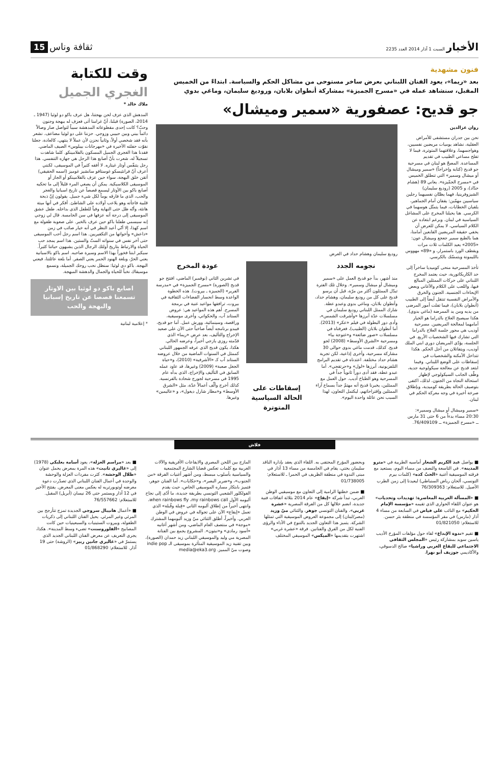الأخبار السبت 1 آذار 2014 العدد 2235
ثقافة وناس 15
فنون مشهدية
بعد «ريما»، يعود الفنان اللبناني بعرض ساخر مستوحى من مشاكل الحكم والسياسة. ابتداءً من الخميس المقبل، سنشاهد عمله في «مسرح الجميزة» بمشاركة أنطوان بلابان، وروديغ سليمان، وماغي بدوي
جو قديح: عصفورية «سمير وميشال»
روان عزالدين
نحن بين جدران مستشفى للأمراض العقلية، نشاهد يوميات مريضين نفسيين، وهواجسهما، وعلاقتهما المتوترة، فيما لا تفلح مساعي الطبيب في تقديم المساعدة. المصحّ هو لبنان في مسرحية جو قديح (كتابة وإخراجاً) «سمير وميشال أو ميشال وسمير» التي تنطلق الخميس في «مسرح الجمّيزة». يعاني 89 (هشام حدّاد)، و 2005 (روديغ سليمان) الشيزوفرينيا، فهما يظنّان نفسيهما رجلين سياسيين مهمّين: يقفان أمام الجماهير، يلقيان الخطابات، فيما يتمثّل هوسهما في الكرسي. هنا يحيلنا المخرج على المشاغل السياسية في لبنان. وبرغم ابتعاده عن الكلام السياسي، لا يمكن للعرض أن يخفي حقيقة المريضين القابعين أمامنا، هما بالطبع سمير جعجع وميشال عون: «2005» يعيد الكلمات ثلاث مرات ويقطف الورد باستمرار، و «89» مهووس بالليمونة ويتمسّك بالكرسي.
تأخذ المسرحية منحى كوميديا ساخراً إلى حد الكاريكاتورية، حيث يعتمد المخرج اللبناني على حركات الممثلين المبالغ فيها، واللعب على الكلام والأغاني وبعض الإيحاءات الجنسية. الجنون والخرق والأمراض النفسية تنتقل أيضاً إلى الطبيب (أنطوان بلابان)، فيما تفلت أمور المرضى من يديه ومن يد الممرضة (ماغي بدوي). هكذا سيصبح العلاج بالدراما هو الخيار أمامهما لمعالجة المريضين. مسرحية أوديب هي محور جلسة العلاج بالدراما التي تشارك فيها الشخصيات الأربع. في الجلسة، يؤدّي المريضان دوري ابني الملك أوديب، ويتقاتلان من أجل الحكم. هكذا تتداخل الأمكنة والشخصيات في إسقاطات على الوضع اللبناني. وفيما ابتعد قديح عن معالجة سيكولوجية جدية، وظّف الجانب السيكولوجي لإظهار استحالة النجاة من الجنون. لذلك، اكتفى بتوصيف الحالة بطريقة كوميدية، وبإطلاق صرخة أخيرة في وجه معركة الحكم في لبنان.
«سمير وميشال أو ميشال وسمير»: 20:30 مساء بدءاً من 6 حتى 31 مارس ــ «مسرح الجميزة» ــ 76/409109.
روديغ سليمان وهشام حداد في العرض
نجومه الجدد
منذ أشهر، بدأ جو قديح العمل على «سمير وميشال أو ميشال وسمير». وخلال تلك الفترة تبدّل الممثلون أكثر من مرّة، قبل أن يرسو قديح على كل من روديغ سليمان، وهشام حداد، وأنطوان بلابان، وماغي بدوي وعبدو عطة. شارك الممثل اللبناني روديغ سليمان في مسلسلات عدّة أبرزها «وأشرقت الشمس»، وأدى دور البطولة في فيلم «عكر» (2013). أما أنطوان بلابان (الطبيب)، فعرفناه في مسلسلات «صور ضائعة» و«غنوجة بيا» ومسرحية «الشرق الأوسط» (2008) لجو قديح. كذلك، قدمت ماغي بدوي حوالى 30 مشاركة مسرحية، وأخرى إذاعية، لكن تجربة هشام حداد مختلفة. اعتدناه في تقديم البرامج التلفزيونية، أبرزها «لول» و«حرتقجي». أما عبدو عطة، فقد أدى دوراً ثانوياً جداً في المسرحية وهو الطباخ أديب. حول العمل مع الممثلين، يخبرنا قديح أنه مهتمّ جداً بسماع آراء الممثلين وإقتراحاتهم، ليكتمل التعاون، لهذا السبب نحن عائلة واحدة اليوم».
إسقاطات على الحالة السياسية المتوترة
عودة المخرج
في تشرين الثاني (نوفمبر) الماضي، افتتح جو قديح (الصورة) «مسرح الجميزة» في «مدرسة الفرير» (الجميزة ـ بيروت). هذه الخطوة الواعدة وسط انحسار الفضاءات الثقافية في بيروت، ترافقها مواعيد غنية في برمجة المسرح. أهم هذه المواعيد هي: عروض الستاند آب، والحكواتي، وأخرى موسيقية، وراقصة، وسينمائية، وورش عمل. أما جو قديح، فيبدو برنامجه أيضاً صاخباً حتى الآن على صعيد الإخراج والتأليف، بعد عرض «ريما» الذي قدّمته روزي يازجي أخيراً، وعرضه الحالي. هكذا، يكون قديح الذي عرفه الجمهور اللبناني كممثل في السنوات الماضية من خلال عروضه الستاند آب كـ «الأشرفية» (2010)، و«حياة الجغل صعبة» (2009) وغيرها، قد عاود عمله السابق في التأليف والإخراج، الذي بدأه عام 1995 في مسرحية لجورج شحادة بالفرنسية. كذلك أخرج وألّف أعمالاً عدّة، مثل «الشرق الأوسط» و«مطار شارل ديغول»، و «عاليمين» وغيرها.
وقت للكتابة
الغجري الجميل
ملاك خالد *
المدهش الذي عزف لحن بهجتنا، هل عرف باكو دو لوثيا (1947 ـ 2014، الصورة) قبلنا، أنّ غرامنا أتى فعزف له ببهجة وجنون وحبّ؟ كانت إحدى مقطوعاته المدهشة سبباً لتواصل صار وصالاً دائماً بيني وبين حبيبي وزوجي. حزننا على دو لوثيا مضاعف. نشعر بأنه فقد شخصي أولاً، وثانياً نحزن لأن عملاً لا ينتهي، كالعادة، جعلنا نفوّت حفلته الأخيرة في «مهرجانات بيبلوس» الصيف الماضي. فقدنا هذا الغجري الجميل المسكون بالفلامينكو. كلما شاهدت تسجيلاً له، شعرت بأنّ أصابع هذا الرجل هي جهازه التنفسي. هذا رجل يتنفّس أوتار غيتاره. لا أفقه كثيراً في الموسيقى، لكنني أعرف أنّ فرانثيسكو غوستافو سانشيز غوميز (اسمه الحقيقي) أتقن خلق البهجة، سواء حين عزف بالفلامينكو أو الجاز أو الموسيقى الكلاسيكية. يمكن أن يصغي المرء قليلاً إلى ما تحكيه أصابع باكو بين الأوتار ليسمع قصصاً عن تاريخ اسبانيا والغجر والحب، الذي ما فارقه يوماً لكل شيء جميل. يقولون إنّ ذبحة قلبية فاجأته وهو يلاعب أولاده على الشاطئ. أفكر في أنها ميتة هانئة، وأنّه ظل حتى النهاية وفياً للطفل الذي بداخله. طفل عشق الموسيقى إلى درجة أنه عزفها في سن الخامسة. قال لي زوجي إنه سيسمي طفلنا باكو حين عرف بالخبر. على صعوبة طفولة مع اسم كهذا، إلا أنّي أعيد النظر في أنه خيار صائب في زمن «داعش» وأخواتها من التكفيريين. هذا اسم رجل أحب الموسيقى حتى آخر نفس في سنواته الستّ والستين. هذا اسم يمجد حب الحياة والارتباط بتاريخ أولئك الرجال الذين يشبهون حياتنا كثيراً. سيكبر ابننا فخوراً بهذا الاسم وسيرة صاحبه. اسم باكو بالاسبانية يعني الحرّ، وبلغة الهنود الحمر يعني الصقر. أما بلغة عائلتنا، فيعني البهجة. باكو دي لوثيا: سنظل نحب روحك الجميلة، ونسمع موسيقاك نخباً للحياة والجمال والدهشة المبهجة.
اصابع باكو دو لوثيا بين الاوتار تسمعنا قصصا عن تاريخ إسبانيا والبهجة والحب
* إعلامية لبنانية
فلاش
■ يواصل عبد الكريم الشعار أماسيه الطربية في «مترو المدينة». في التاسعة والنصف من مساء اليوم، يستعيد مع فرقته الموسيقية أغنية «الحبّ كده» (كلمات بيرم التونسي، ألحان رياض السنباطي) ليعيدنا إلى زمن الطرب الأصيل. للاستعلام: 76/309363
■ «المسألة العربية المعاصرة: تهديدات وتحديات» هو عنوان اللقاء الحواري الذي تقيمه «مؤسسة الإمام الحكيم» مع النائب علي فياض في السابعة من مساء 4 آذار (مارس) في مقر المؤسسة في منطقة بئر حسن. للاستعلام: 01/821050
■ تقيم «ندوة الإبداع» لقاء حول مؤلفات المؤرخ الأديب ياسين سويد بمشاركة رئيس «المجلس الثقافي الاجتماعي للبقاع الغربي وراشيا» صالح الدسوقي، والأكاديمي جوزيف أبو نهرا،
وبحضور المؤرخ المحتفى به. اللقاء الذي يعقد بإدارة الناقد سليمان بختي، يقام في الخامسة من مساء 13 آذار في مبنى الندوة في منطقة الظريف في الحمرا ـ للاستعلام: 01/738005
■ ضمن خطتها الرامية إلى التعاون مع موسيقيي الوطن العربي، تبدأ شركة «إيقاع» عام 2014 بثلاثة اتفاقات فنية جديدة، انضم خلالها كل من الفرقة المصرية «عشرة غربي»، والفنان التونسي جوهر، والثنائي ميّ وزيد (مصر/لبنان) إلى مجموعة العروض الموسيقية التي تمثلها الشركة. يتميز هذا التعاون الجديد بالتنوع في الأداء والرؤى الفنية لكل من الفرق والفنانين. فرقة «عشرة غربي» اشتهرت بتقديمها «الميكس» الموسيقي المختلف
المازج بين اللحن المصري والايقاعات الأفريقية والآلات الغربية مع كلمات تعكس قضايا الشارع المجتمعية والسياسية بأسلوب مبسط، ومن أشهر أغنيات الفرقة «من الجنوب»، و«ضرير البصر»، و«حكايات». أما الفنان جوهر، فتميز بابتكار مساره الموسيقي الخاص، حيث يقدم الفولكلور الشعبي التونسي بطريقة جديدة، ما أدّى إلى نجاح ألبومه الأول when rainbows fly ،my rainbows call، وانتهى أخيراً من إطلاق ألبومه الثاني «قِبلة وقُبلة» الذي تعمل «إيقاع» الآن على تجواله في عروض في الوطن العربي. وأخيراً، أطلق الثنائي ميّ وزيد ألبومهما المشترك «موجة» في منتصف العام الماضي، ومن أشهر أغانيه «أسود رمادي» و«نبتون». المشروع يجمع بين الفنانة المصرية مي وليد والموسيقي اللبناني زيد حمدان (الصورة)، وبين تقنية زيد الموسيقية المتأثرة بموسيقى الـ indie pop وصوت ميّ المميز. media@eka3.org
■ بعد «مراسم العزلة»، يعود أسامة بعلبكي (1978) إلى «غاليري تانيت» هذه المرة بمعرض يحمل عنوان «ظلال الوحشة». كثرت مفردات العزلة والوحشة والوحدة في أعمال الفنان اللبناني الذي تصدّرت دعوة معرضه أوتوبورتريه له يعكس معنى المعرض. يفتتح الأخير في 12 آذار ويستمر حتى 26 نيسان (أبريل) المقبل. للاستعلام: 76/557662
■ «أعمال هانيبال سروجي الجديدة تمزج تتأرجح بين المرئي وغير المرئي. يحيل الفنان اللبناني إلى ذكريات الطفولة، وبيروت الستينيات والسبعينيات حين كانت المصابيح «الفلوروسنت» تضيء وسط المدينة». هكذا، يجري التعريف عن معرض الفنان اللبناني الجديد الذي يستمرّ في «غاليري جانين ربيز» (الروشة) حتى 19 آذار. للاستعلام: 01/868290